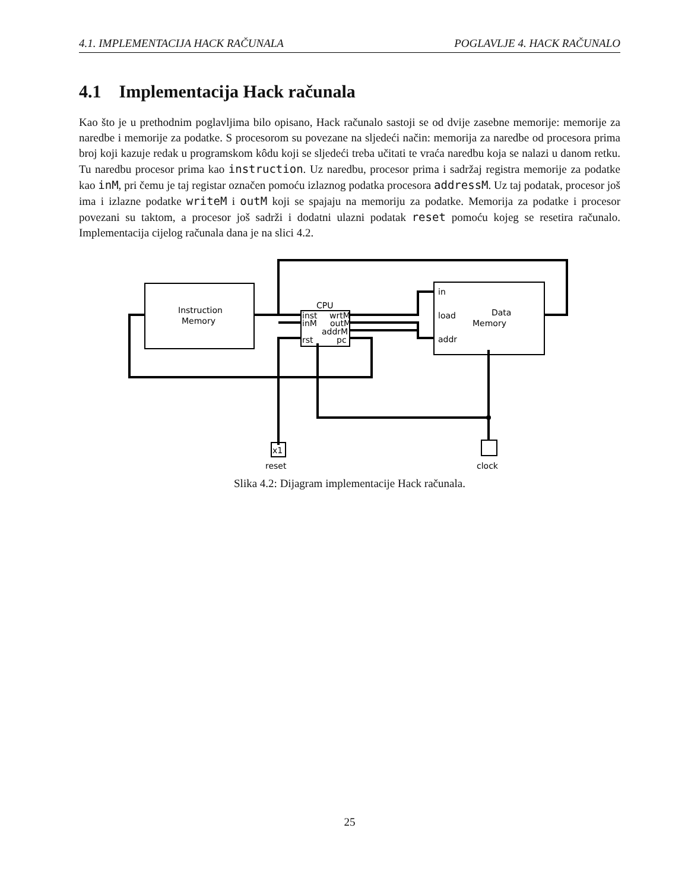4.1. IMPLEMENTACIJA HACK RAČUNALA POGLAVLJE 4. HACK RAČUNALO
4.1 Implementacija Hack računala
Kao što je u prethodnim poglavljima bilo opisano, Hack računalo sastoji se od dvije zasebne memorije: memorije za naredbe i memorije za podatke. S procesorom su povezane na sljedeći način: memorija za naredbe od procesora prima broj koji kazuje redak u programskom kôdu koji se sljedeći treba učitati te vraća naredbu koja se nalazi u danom retku. Tu naredbu procesor prima kao instruction. Uz naredbu, procesor prima i sadržaj registra memorije za podatke kao inM, pri čemu je taj registar označen pomoću izlaznog podatka procesora addressM. Uz taj podatak, procesor još ima i izlazne podatke writeM i outM koji se spajaju na memoriju za podatke. Memorija za podatke i procesor povezani su taktom, a procesor još sadrži i dodatni ulazni podatak reset pomoću kojeg se resetira računalo. Implementacija cijelog računala dana je na slici 4.2.
Instruction
Memory
CPU
inst
inM
rst
wrtM
outM
addrM
pc
in
load
addr
Data
Memory
x1
reset
clock
Slika 4.2: Dijagram implementacije Hack računala.
25